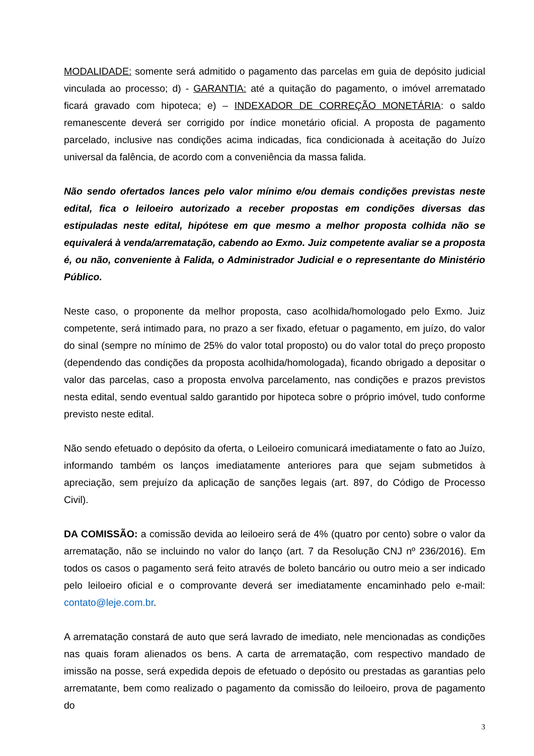MODALIDADE: somente será admitido o pagamento das parcelas em guia de depósito judicial vinculada ao processo; d) - GARANTIA: até a quitação do pagamento, o imóvel arrematado ficará gravado com hipoteca; e) – INDEXADOR DE CORREÇÃO MONETÁRIA: o saldo remanescente deverá ser corrigido por índice monetário oficial. A proposta de pagamento parcelado, inclusive nas condições acima indicadas, fica condicionada à aceitação do Juízo universal da falência, de acordo com a conveniência da massa falida.
Não sendo ofertados lances pelo valor mínimo e/ou demais condições previstas neste edital, fica o leiloeiro autorizado a receber propostas em condições diversas das estipuladas neste edital, hipótese em que mesmo a melhor proposta colhida não se equivalerá à venda/arrematação, cabendo ao Exmo. Juiz competente avaliar se a proposta é, ou não, conveniente à Falida, o Administrador Judicial e o representante do Ministério Público.
Neste caso, o proponente da melhor proposta, caso acolhida/homologado pelo Exmo. Juiz competente, será intimado para, no prazo a ser fixado, efetuar o pagamento, em juízo, do valor do sinal (sempre no mínimo de 25% do valor total proposto) ou do valor total do preço proposto (dependendo das condições da proposta acolhida/homologada), ficando obrigado a depositar o valor das parcelas, caso a proposta envolva parcelamento, nas condições e prazos previstos nesta edital, sendo eventual saldo garantido por hipoteca sobre o próprio imóvel, tudo conforme previsto neste edital.
Não sendo efetuado o depósito da oferta, o Leiloeiro comunicará imediatamente o fato ao Juízo, informando também os lanços imediatamente anteriores para que sejam submetidos à apreciação, sem prejuízo da aplicação de sanções legais (art. 897, do Código de Processo Civil).
DA COMISSÃO: a comissão devida ao leiloeiro será de 4% (quatro por cento) sobre o valor da arrematação, não se incluindo no valor do lanço (art. 7 da Resolução CNJ nº 236/2016). Em todos os casos o pagamento será feito através de boleto bancário ou outro meio a ser indicado pelo leiloeiro oficial e o comprovante deverá ser imediatamente encaminhado pelo e-mail: contato@leje.com.br.
A arrematação constará de auto que será lavrado de imediato, nele mencionadas as condições nas quais foram alienados os bens. A carta de arrematação, com respectivo mandado de imissão na posse, será expedida depois de efetuado o depósito ou prestadas as garantias pelo arrematante, bem como realizado o pagamento da comissão do leiloeiro, prova de pagamento do
3